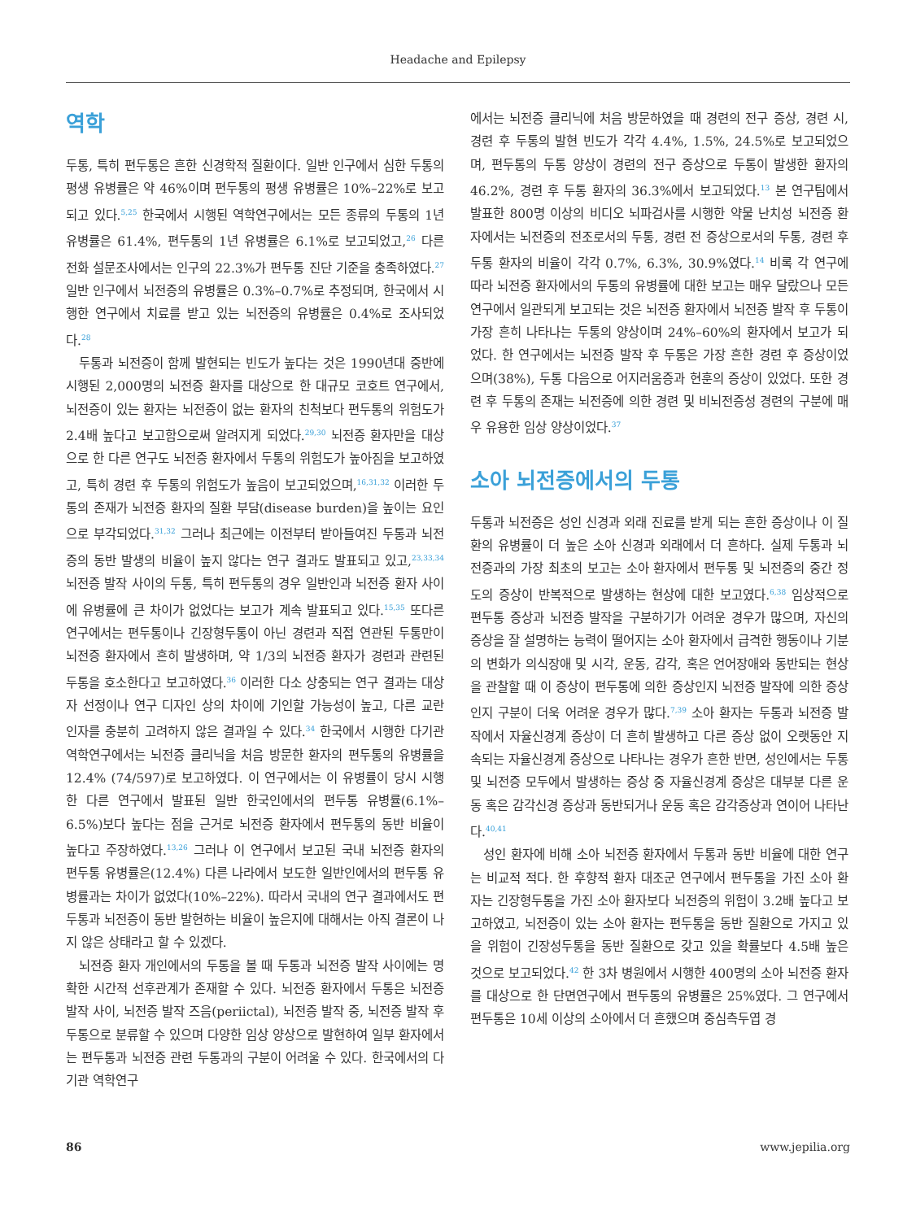Headache and Epilepsy
역학
두통, 특히 편두통은 흔한 신경학적 질환이다. 일반 인구에서 심한 두통의 평생 유병률은 약 46%이며 편두통의 평생 유병률은 10%–22%로 보고되고 있다.<sup>5,25</sup> 한국에서 시행된 역학연구에서는 모든 종류의 두통의 1년 유병률은 61.4%, 편두통의 1년 유병률은 6.1%로 보고되었고,<sup>26</sup> 다른 전화 설문조사에서는 인구의 22.3%가 편두통 진단 기준을 충족하였다.<sup>27</sup> 일반 인구에서 뇌전증의 유병률은 0.3%–0.7%로 추정되며, 한국에서 시행한 연구에서 치료를 받고 있는 뇌전증의 유병률은 0.4%로 조사되었다.<sup>28</sup>
두통과 뇌전증이 함께 발현되는 빈도가 높다는 것은 1990년대 중반에 시행된 2,000명의 뇌전증 환자를 대상으로 한 대규모 코호트 연구에서, 뇌전증이 있는 환자는 뇌전증이 없는 환자의 친척보다 편두통의 위험도가 2.4배 높다고 보고함으로써 알려지게 되었다.<sup>29,30</sup> 뇌전증 환자만을 대상으로 한 다른 연구도 뇌전증 환자에서 두통의 위험도가 높아짐을 보고하였고, 특히 경련 후 두통의 위험도가 높음이 보고되었으며,<sup>16,31,32</sup> 이러한 두통의 존재가 뇌전증 환자의 질환 부담(disease burden)을 높이는 요인으로 부각되었다.<sup>31,32</sup> 그러나 최근에는 이전부터 받아들여진 두통과 뇌전증의 동반 발생의 비율이 높지 않다는 연구 결과도 발표되고 있고,<sup>23,33,34</sup> 뇌전증 발작 사이의 두통, 특히 편두통의 경우 일반인과 뇌전증 환자 사이에 유병률에 큰 차이가 없었다는 보고가 계속 발표되고 있다.<sup>15,35</sup> 또다른 연구에서는 편두통이나 긴장형두통이 아닌 경련과 직접 연관된 두통만이 뇌전증 환자에서 흔히 발생하며, 약 1/3의 뇌전증 환자가 경련과 관련된 두통을 호소한다고 보고하였다.<sup>36</sup> 이러한 다소 상충되는 연구 결과는 대상자 선정이나 연구 디자인 상의 차이에 기인할 가능성이 높고, 다른 교란 인자를 충분히 고려하지 않은 결과일 수 있다.<sup>34</sup> 한국에서 시행한 다기관 역학연구에서는 뇌전증 클리닉을 처음 방문한 환자의 편두통의 유병률을 12.4% (74/597)로 보고하였다. 이 연구에서는 이 유병률이 당시 시행한 다른 연구에서 발표된 일반 한국인에서의 편두통 유병률(6.1%–6.5%)보다 높다는 점을 근거로 뇌전증 환자에서 편두통의 동반 비율이 높다고 주장하였다.<sup>13,26</sup> 그러나 이 연구에서 보고된 국내 뇌전증 환자의 편두통 유병률은(12.4%) 다른 나라에서 보도한 일반인에서의 편두통 유병률과는 차이가 없었다(10%–22%). 따라서 국내의 연구 결과에서도 편두통과 뇌전증이 동반 발현하는 비율이 높은지에 대해서는 아직 결론이 나지 않은 상태라고 할 수 있겠다.
뇌전증 환자 개인에서의 두통을 볼 때 두통과 뇌전증 발작 사이에는 명확한 시간적 선후관계가 존재할 수 있다. 뇌전증 환자에서 두통은 뇌전증 발작 사이, 뇌전증 발작 즈음(periictal), 뇌전증 발작 중, 뇌전증 발작 후 두통으로 분류할 수 있으며 다양한 임상 양상으로 발현하여 일부 환자에서는 편두통과 뇌전증 관련 두통과의 구분이 어려울 수 있다. 한국에서의 다기관 역학연구
에서는 뇌전증 클리닉에 처음 방문하였을 때 경련의 전구 증상, 경련 시, 경련 후 두통의 발현 빈도가 각각 4.4%, 1.5%, 24.5%로 보고되었으며, 편두통의 두통 양상이 경련의 전구 증상으로 두통이 발생한 환자의 46.2%, 경련 후 두통 환자의 36.3%에서 보고되었다.<sup>13</sup> 본 연구팀에서 발표한 800명 이상의 비디오 뇌파검사를 시행한 약물 난치성 뇌전증 환자에서는 뇌전증의 전조로서의 두통, 경련 전 증상으로서의 두통, 경련 후 두통 환자의 비율이 각각 0.7%, 6.3%, 30.9%였다.<sup>14</sup> 비록 각 연구에 따라 뇌전증 환자에서의 두통의 유병률에 대한 보고는 매우 달랐으나 모든 연구에서 일관되게 보고되는 것은 뇌전증 환자에서 뇌전증 발작 후 두통이 가장 흔히 나타나는 두통의 양상이며 24%–60%의 환자에서 보고가 되었다. 한 연구에서는 뇌전증 발작 후 두통은 가장 흔한 경련 후 증상이었으며(38%), 두통 다음으로 어지러움증과 현훈의 증상이 있었다. 또한 경련 후 두통의 존재는 뇌전증에 의한 경련 및 비뇌전증성 경련의 구분에 매우 유용한 임상 양상이었다.<sup>37</sup>
소아 뇌전증에서의 두통
두통과 뇌전증은 성인 신경과 외래 진료를 받게 되는 흔한 증상이나 이 질환의 유병률이 더 높은 소아 신경과 외래에서 더 흔하다. 실제 두통과 뇌전증과의 가장 최초의 보고는 소아 환자에서 편두통 및 뇌전증의 중간 정도의 증상이 반복적으로 발생하는 현상에 대한 보고였다.<sup>6,38</sup> 임상적으로 편두통 증상과 뇌전증 발작을 구분하기가 어려운 경우가 많으며, 자신의 증상을 잘 설명하는 능력이 떨어지는 소아 환자에서 급격한 행동이나 기분의 변화가 의식장애 및 시각, 운동, 감각, 혹은 언어장애와 동반되는 현상을 관찰할 때 이 증상이 편두통에 의한 증상인지 뇌전증 발작에 의한 증상인지 구분이 더욱 어려운 경우가 많다.<sup>7,39</sup> 소아 환자는 두통과 뇌전증 발작에서 자율신경계 증상이 더 흔히 발생하고 다른 증상 없이 오랫동안 지속되는 자율신경계 증상으로 나타나는 경우가 흔한 반면, 성인에서는 두통 및 뇌전증 모두에서 발생하는 증상 중 자율신경계 증상은 대부분 다른 운동 혹은 감각신경 증상과 동반되거나 운동 혹은 감각증상과 연이어 나타난다.<sup>40,41</sup>
성인 환자에 비해 소아 뇌전증 환자에서 두통과 동반 비율에 대한 연구는 비교적 적다. 한 후향적 환자 대조군 연구에서 편두통을 가진 소아 환자는 긴장형두통을 가진 소아 환자보다 뇌전증의 위험이 3.2배 높다고 보고하였고, 뇌전증이 있는 소아 환자는 편두통을 동반 질환으로 가지고 있을 위험이 긴장성두통을 동반 질환으로 갖고 있을 확률보다 4.5배 높은 것으로 보고되었다.<sup>42</sup> 한 3차 병원에서 시행한 400명의 소아 뇌전증 환자를 대상으로 한 단면연구에서 편두통의 유병률은 25%였다. 그 연구에서 편두통은 10세 이상의 소아에서 더 흔했으며 중심측두엽 경
86 www.jepilia.org